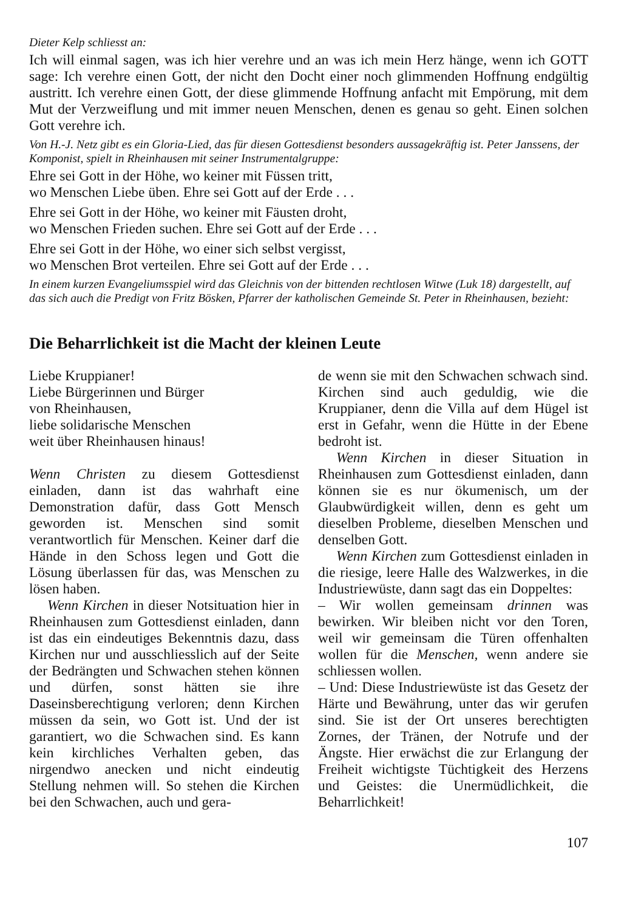Dieter Kelp schliesst an:
Ich will einmal sagen, was ich hier verehre und an was ich mein Herz hänge, wenn ich GOTT sage: Ich verehre einen Gott, der nicht den Docht einer noch glimmenden Hoffnung endgültig austritt. Ich verehre einen Gott, der diese glimmende Hoffnung anfacht mit Empörung, mit dem Mut der Verzweiflung und mit immer neuen Menschen, denen es genau so geht. Einen solchen Gott verehre ich.
Von H.-J. Netz gibt es ein Gloria-Lied, das für diesen Gottesdienst besonders aussagekräftig ist. Peter Janssens, der Komponist, spielt in Rheinhausen mit seiner Instrumentalgruppe:
Ehre sei Gott in der Höhe, wo keiner mit Füssen tritt,
wo Menschen Liebe üben. Ehre sei Gott auf der Erde . . .
Ehre sei Gott in der Höhe, wo keiner mit Fäusten droht,
wo Menschen Frieden suchen. Ehre sei Gott auf der Erde . . .
Ehre sei Gott in der Höhe, wo einer sich selbst vergisst,
wo Menschen Brot verteilen. Ehre sei Gott auf der Erde . . .
In einem kurzen Evangeliumsspiel wird das Gleichnis von der bittenden rechtlosen Witwe (Luk 18) dargestellt, auf das sich auch die Predigt von Fritz Bösken, Pfarrer der katholischen Gemeinde St. Peter in Rheinhausen, bezieht:
Die Beharrlichkeit ist die Macht der kleinen Leute
Liebe Kruppianer!
Liebe Bürgerinnen und Bürger
von Rheinhausen,
liebe solidarische Menschen
weit über Rheinhausen hinaus!
Wenn Christen zu diesem Gottesdienst einladen, dann ist das wahrhaft eine Demonstration dafür, dass Gott Mensch geworden ist. Menschen sind somit verantwortlich für Menschen. Keiner darf die Hände in den Schoss legen und Gott die Lösung überlassen für das, was Menschen zu lösen haben.
Wenn Kirchen in dieser Notsituation hier in Rheinhausen zum Gottesdienst einladen, dann ist das ein eindeutiges Bekenntnis dazu, dass Kirchen nur und ausschliesslich auf der Seite der Bedrängten und Schwachen stehen können und dürfen, sonst hätten sie ihre Daseinsberechtigung verloren; denn Kirchen müssen da sein, wo Gott ist. Und der ist garantiert, wo die Schwachen sind. Es kann kein kirchliches Verhalten geben, das nirgendwo anecken und nicht eindeutig Stellung nehmen will. So stehen die Kirchen bei den Schwachen, auch und gera-
de wenn sie mit den Schwachen schwach sind. Kirchen sind auch geduldig, wie die Kruppianer, denn die Villa auf dem Hügel ist erst in Gefahr, wenn die Hütte in der Ebene bedroht ist.
Wenn Kirchen in dieser Situation in Rheinhausen zum Gottesdienst einladen, dann können sie es nur ökumenisch, um der Glaubwürdigkeit willen, denn es geht um dieselben Probleme, dieselben Menschen und denselben Gott.
Wenn Kirchen zum Gottesdienst einladen in die riesige, leere Halle des Walzwerkes, in die Industriewüste, dann sagt das ein Doppeltes:
– Wir wollen gemeinsam drinnen was bewirken. Wir bleiben nicht vor den Toren, weil wir gemeinsam die Türen offenhalten wollen für die Menschen, wenn andere sie schliessen wollen.
– Und: Diese Industriewüste ist das Gesetz der Härte und Bewährung, unter das wir gerufen sind. Sie ist der Ort unseres berechtigten Zornes, der Tränen, der Notrufe und der Ängste. Hier erwächst die zur Erlangung der Freiheit wichtigste Tüchtigkeit des Herzens und Geistes: die Unermüdlichkeit, die Beharrlichkeit!
107